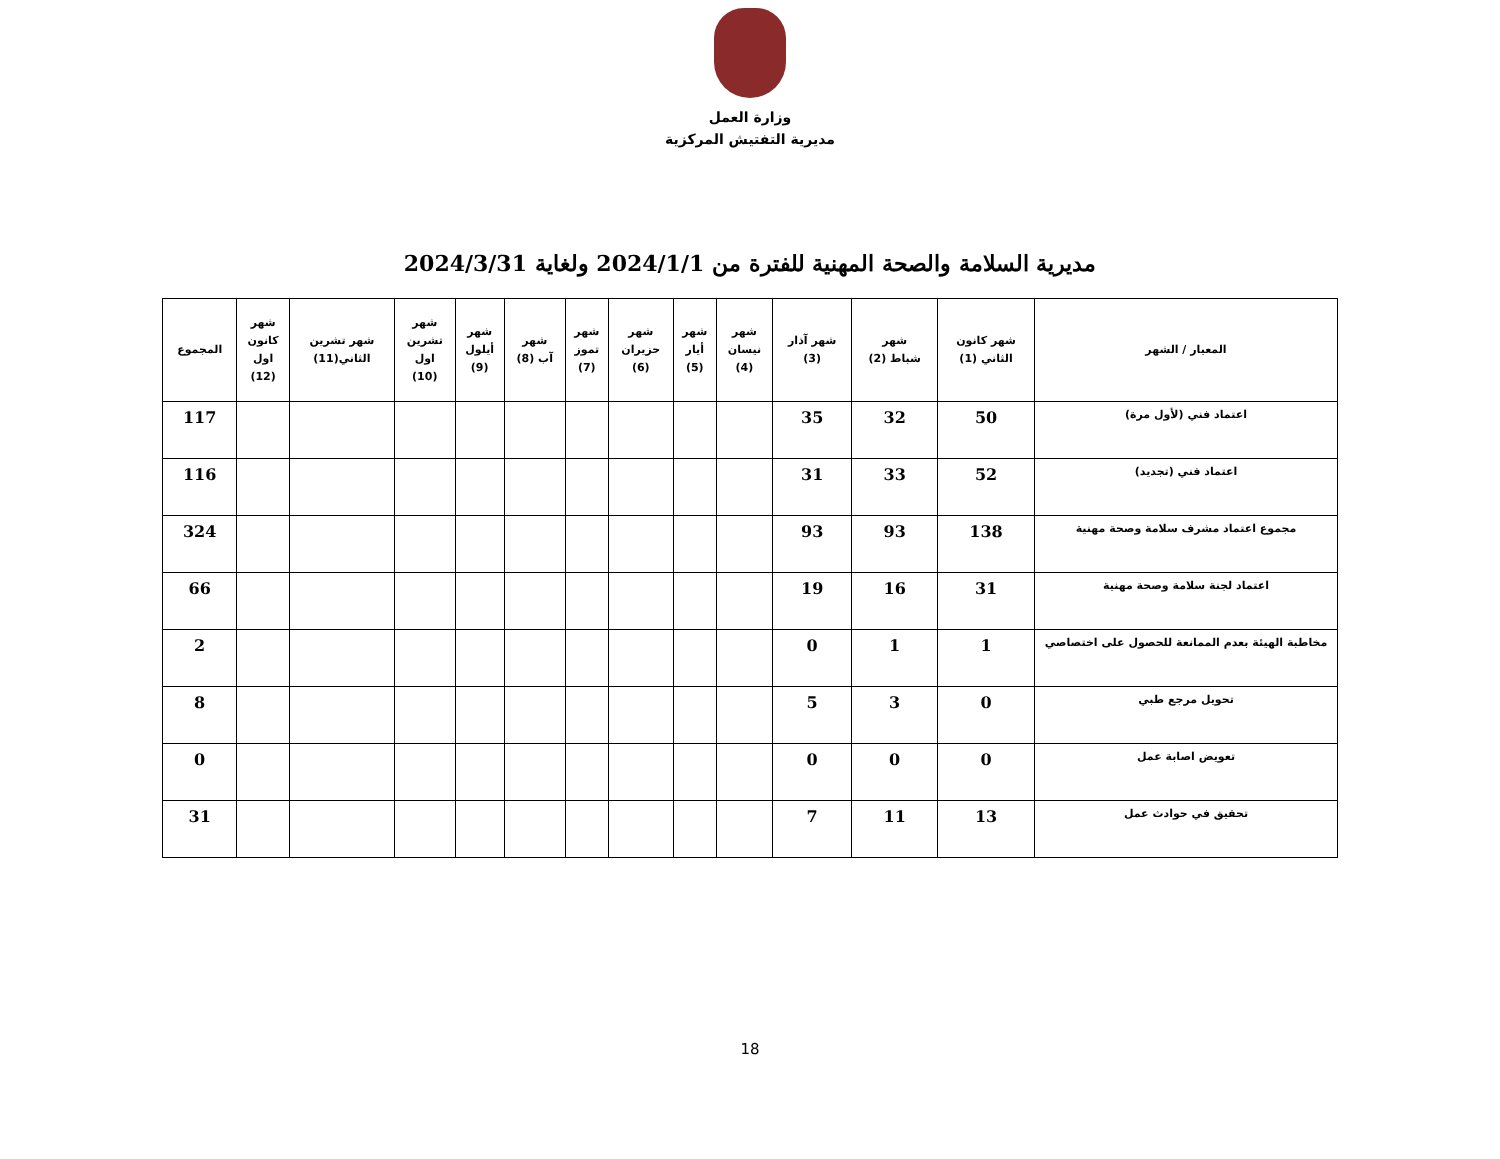وزارة العمل
مديرية التفتيش المركزية
مديرية السلامة والصحة المهنية للفترة من 2024/1/1 ولغاية 2024/3/31
| المعيار / الشهر | شهر كانون الثاني (1) | شهر شباط (2) | شهر آذار (3) | شهر نيسان (4) | شهر أيار (5) | شهر حزيران (6) | شهر تموز (7) | شهر آب (8) | شهر أيلول (9) | شهر تشرين اول (10) | شهر تشرين الثاني(11) | شهر كانون اول (12) | المجموع |
| --- | --- | --- | --- | --- | --- | --- | --- | --- | --- | --- | --- | --- | --- |
| اعتماد فني (لأول مرة) | 50 | 32 | 35 | | | | | | | | | | 117 |
| اعتماد فني (تجديد) | 52 | 33 | 31 | | | | | | | | | | 116 |
| مجموع اعتماد مشرف سلامة وصحة مهنية | 138 | 93 | 93 | | | | | | | | | | 324 |
| اعتماد لجنة سلامة وصحة مهنية | 31 | 16 | 19 | | | | | | | | | | 66 |
| مخاطبة الهيئة بعدم الممانعة للحصول على اختصاصي | 1 | 1 | 0 | | | | | | | | | | 2 |
| تحويل مرجع طبي | 0 | 3 | 5 | | | | | | | | | | 8 |
| تعويض اصابة عمل | 0 | 0 | 0 | | | | | | | | | | 0 |
| تحقيق في حوادث عمل | 13 | 11 | 7 | | | | | | | | | | 31 |
18